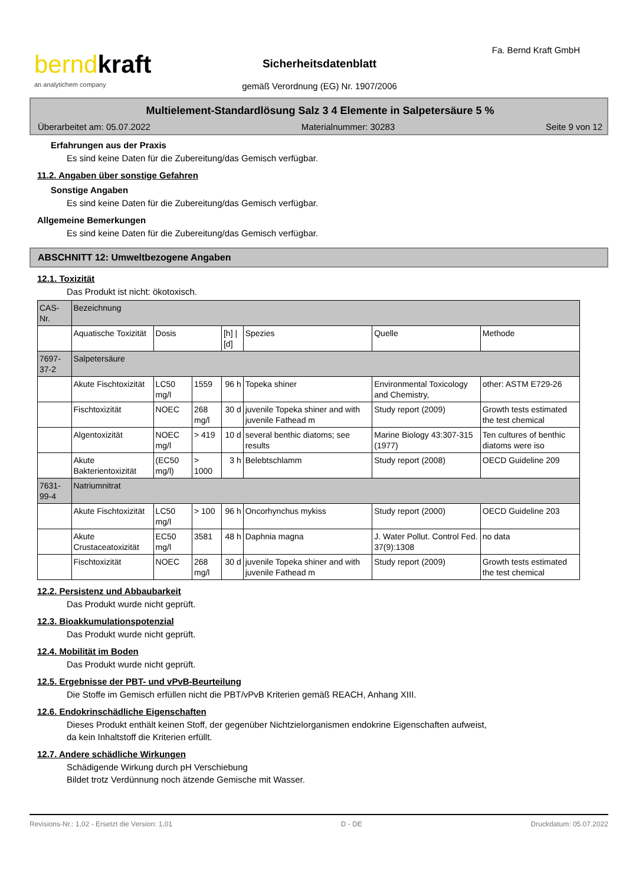berndkraft
an analytichem company
Fa. Bernd Kraft GmbH
Sicherheitsdatenblatt
gemäß Verordnung (EG) Nr. 1907/2006
Multielement-Standardlösung Salz 3 4 Elemente in Salpetersäure 5 %
Überarbeitet am: 05.07.2022 Materialnummer: 30283 Seite 9 von 12
Erfahrungen aus der Praxis
Es sind keine Daten für die Zubereitung/das Gemisch verfügbar.
11.2. Angaben über sonstige Gefahren
Sonstige Angaben
Es sind keine Daten für die Zubereitung/das Gemisch verfügbar.
Allgemeine Bemerkungen
Es sind keine Daten für die Zubereitung/das Gemisch verfügbar.
ABSCHNITT 12: Umweltbezogene Angaben
12.1. Toxizität
Das Produkt ist nicht: ökotoxisch.
| CAS-Nr. | Bezeichnung | | | | | | |
| --- | --- | --- | --- | --- | --- | --- | --- |
| | Aquatische Toxizität | Dosis | | [h] / [d] | Spezies | Quelle | Methode |
| 7697-37-2 | Salpetersäure | | | | | | |
| | Akute Fischtoxizität | LC50 mg/l | 1559 | 96 h | Topeka shiner | Environmental Toxicology and Chemistry, | other: ASTM E729-26 |
| | Fischtoxizität | NOEC | 268 mg/l | 30 d | juvenile Topeka shiner and with juvenile Fathead m | Study report (2009) | Growth tests estimated the test chemical |
| | Algentoxizität | NOEC mg/l | > 419 | 10 d | several benthic diatoms; see results | Marine Biology 43:307-315 (1977) | Ten cultures of benthic diatoms were iso |
| | Akute Bakterientoxizität | (EC50 mg/l) | > 1000 | 3 h | Belebtschlamm | Study report (2008) | OECD Guideline 209 |
| 7631-99-4 | Natriumnitrat | | | | | | |
| | Akute Fischtoxizität | LC50 mg/l | > 100 | 96 h | Oncorhynchus mykiss | Study report (2000) | OECD Guideline 203 |
| | Akute Crustaceatoxizität | EC50 mg/l | 3581 | 48 h | Daphnia magna | J. Water Pollut. Control Fed. 37(9):1308 | no data |
| | Fischtoxizität | NOEC | 268 mg/l | 30 d | juvenile Topeka shiner and with juvenile Fathead m | Study report (2009) | Growth tests estimated the test chemical |
12.2. Persistenz und Abbaubarkeit
Das Produkt wurde nicht geprüft.
12.3. Bioakkumulationspotenzial
Das Produkt wurde nicht geprüft.
12.4. Mobilität im Boden
Das Produkt wurde nicht geprüft.
12.5. Ergebnisse der PBT- und vPvB-Beurteilung
Die Stoffe im Gemisch erfüllen nicht die PBT/vPvB Kriterien gemäß REACH, Anhang XIII.
12.6. Endokrinschädliche Eigenschaften
Dieses Produkt enthält keinen Stoff, der gegenüber Nichtzielorganismen endokrine Eigenschaften aufweist,
da kein Inhaltstoff die Kriterien erfüllt.
12.7. Andere schädliche Wirkungen
Schädigende Wirkung durch pH Verschiebung
Bildet trotz Verdünnung noch ätzende Gemische mit Wasser.
Revisions-Nr.: 1,02 - Ersetzt die Version: 1,01 D - DE Druckdatum: 05.07.2022